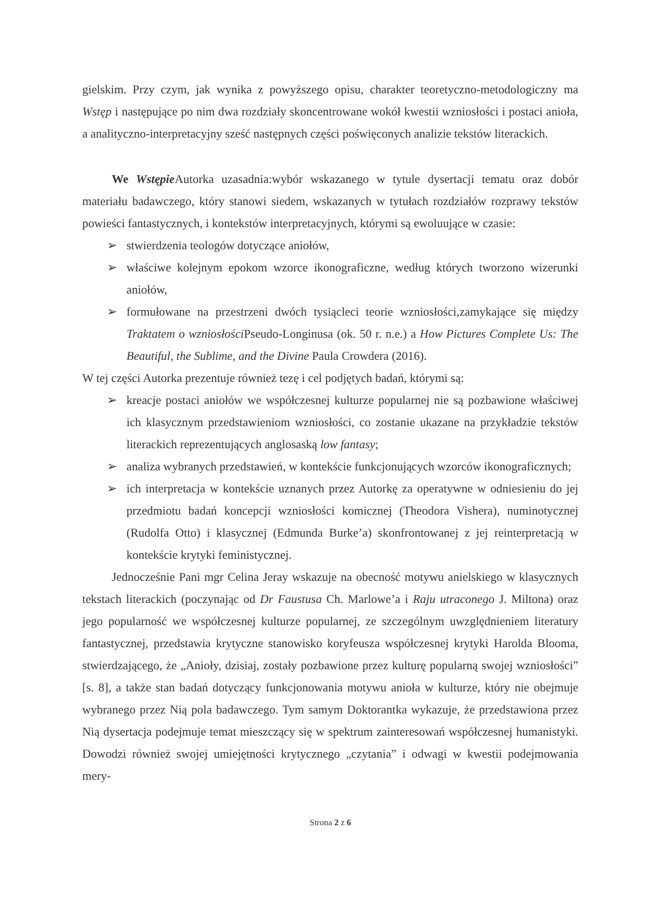gielskim. Przy czym, jak wynika z powyższego opisu, charakter teoretyczno-metodologiczny ma Wstęp i następujące po nim dwa rozdziały skoncentrowane wokół kwestii wzniosłości i postaci anioła, a analityczno-interpretacyjny sześć następnych części poświęconych analizie tekstów literackich.
We Wstępie Autorka uzasadnia:wybór wskazanego w tytule dysertacji tematu oraz dobór materiału badawczego, który stanowi siedem, wskazanych w tytułach rozdziałów rozprawy tekstów powieści fantastycznych, i kontekstów interpretacyjnych, którymi są ewoluujące w czasie:
➢ stwierdzenia teologów dotyczące aniołów,
➢ właściwe kolejnym epokom wzorce ikonograficzne, według których tworzono wizerunki aniołów,
➢ formułowane na przestrzeni dwóch tysiącleci teorie wzniosłości,zamykające się między Traktatem o wzniosłości Pseudo-Longinusa (ok. 50 r. n.e.) a How Pictures Complete Us: The Beautiful, the Sublime, and the Divine Paula Crowdera (2016).
W tej części Autorka prezentuje również tezę i cel podjętych badań, którymi są:
➢ kreacje postaci aniołów we współczesnej kulturze popularnej nie są pozbawione właściwej ich klasycznym przedstawieniom wzniosłości, co zostanie ukazane na przykładzie tekstów literackich reprezentujących anglosaską low fantasy;
➢ analiza wybranych przedstawień, w kontekście funkcjonujących wzorców ikonograficznych;
➢ ich interpretacja w kontekście uznanych przez Autorkę za operatywne w odniesieniu do jej przedmiotu badań koncepcji wzniosłości komicznej (Theodora Vishera), numinotycznej (Rudolfa Otto) i klasycznej (Edmunda Burke’a) skonfrontowanej z jej reinterpretacją w kontekście krytyki feministycznej.
Jednocześnie Pani mgr Celina Jeray wskazuje na obecność motywu anielskiego w klasycznych tekstach literackich (poczynając od Dr Faustusa Ch. Marlowe’a i Raju utraconego J. Miltona) oraz jego popularność we współczesnej kulturze popularnej, ze szczególnym uwzględnieniem literatury fantastycznej, przedstawia krytyczne stanowisko koryfeusza współczesnej krytyki Harolda Blooma, stwierdzającego, że „Anioły, dzisiaj, zostały pozbawione przez kulturę popularną swojej wzniosłości” [s. 8], a także stan badań dotyczący funkcjonowania motywu anioła w kulturze, który nie obejmuje wybranego przez Nią pola badawczego. Tym samym Doktorantka wykazuje, że przedstawiona przez Nią dysertacja podejmuje temat mieszczący się w spektrum zainteresowań współczesnej humanistyki. Dowodzi również swojej umiejętności krytycznego „czytania” i odwagi w kwestii podejmowania mery-
Strona 2 z 6